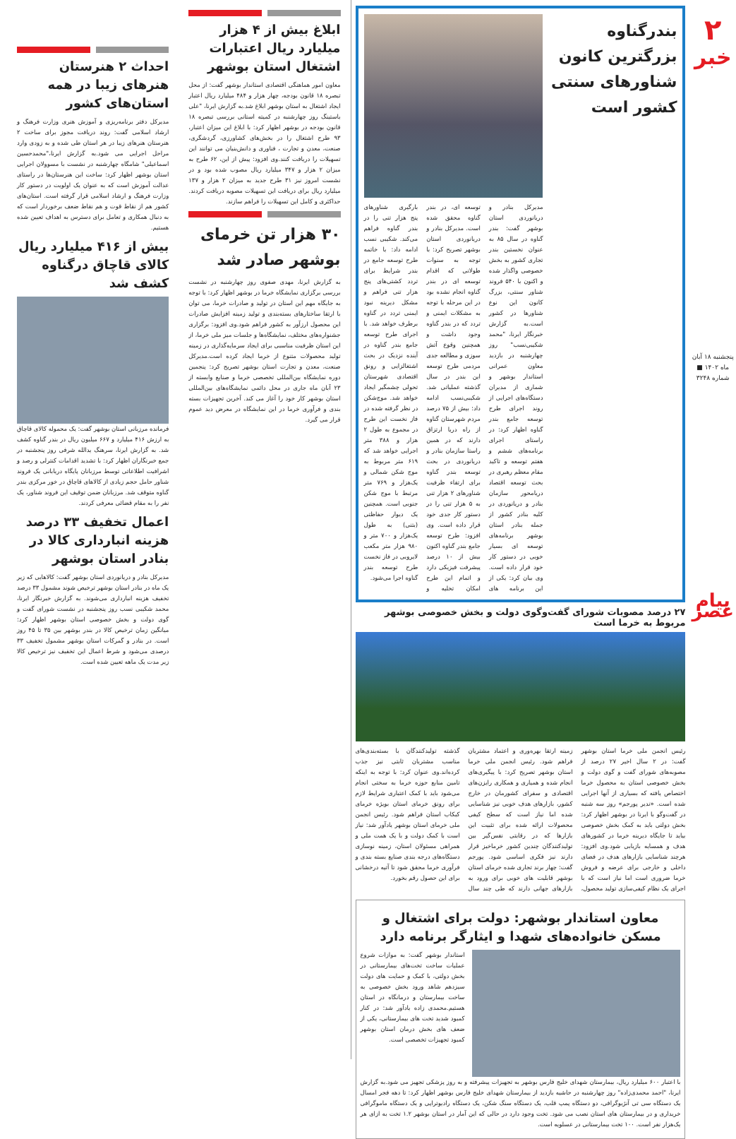۲
خبر
پنجشنبه ۱۸ آبان ماه ۱۴۰۲ ■ شماره ۳۲۴۸
پیام عصر
بندرگناوه بزرگترین کانون شناورهای سنتی کشور است
مدیرکل بنادر و دریانوردی استان بوشهر گفت: بندر گناوه در سال ۸۵ به عنوان نخستین بندر تجاری کشور به بخش خصوصی واگذار شده و اکنون با ۵۴۰ فروند شناور سنتی، بزرگ کانون این نوع شناورها در کشور است.به گزارش خبرنگار ایرنا، "محمد شکیبی‌نسب" روز چهارشنبه در بازدید معاون عمرانی استاندار بوشهر و شماری از مدیران دستگاه‌های اجرایی از روند اجرای طرح توسعه جامع بندر گناوه اظهار کرد: در راستای اجرای برنامه‌های ششم و هفتم توسعه و تاکید مقام معظم رهبری در بحث توسعه اقتصاد دریامحور سازمان بنادر و دریانوردی در کلیه بنادر کشور از جمله بنادر استان بوشهر برنامه‌های توسعه ای بسیار خوبی در دستور کار خود قرار داده است. وی بیان کرد: یکی از این برنامه های توسعه ای، در بندر گناوه محقق شده است. مدیرکل بنادر و دریانوردی استان بوشهر تصریح کرد: با توجه به سنوات طولانی که اقدام توسعه ای در بندر گناوه انجام نشده بود در این مرحله با توجه به مشکلات ایمنی و تردد که در بندر گناوه وجود داشت و همچنین وقوع آتش سوزی و مطالعه جدی مردمی طرح توسعه این بندر در سال گذشته عملیاتی شد. شکیبی‌نسب ادامه داد: بیش از ۷۵ درصد مردم شهرستان گناوه از راه دریا ارتزاق دارند که در همین راستا سازمان بنادر و دریانوردی در بحث توسعه بندر گناوه برای ارتقاء ظرفیت شناورهای ۲ هزار تنی به ۵ هزار تنی را در دستور کار جدی خود قرار داده است. وی افزود: طرح توسعه جامع بندر گناوه اکنون بیش از ۱۰ درصد پیشرفت فیزیکی دارد و اتمام این طرح امکان تخلیه و بارگیری شناورهای پنج هزار تنی را در بندر گناوه فراهم می‌کند. شکیبی نسب ادامه داد: با خاتمه طرح توسعه جامع در بندر شرایط برای تردد کشتی‌های پنج هزار تنی فراهم و مشکل دیرینه نبود ایمنی تردد در گناوه برطرف خواهد شد. با اجرای طرح توسعه جامع بندر گناوه در آینده نزدیک در بحث اشتغالزایی و رونق اقتصادی شهرستان تحولی چشمگیر ایجاد خواهد شد. موج‌شکن در نظر گرفته شده در فاز نخست این طرح در مجموع به طول ۲ هزار و ۳۸۸ متر اجرایی خواهد شد که ۶۱۹ متر مربوط به موج شکن شمالی و یک‌هزار و ۷۶۹ متر مرتبط با موج شکن جنوبی است. همچنین یک دیوار حفاظتی (بتنی) به طول یک‌هزار و ۷۰۰ متر و ۹۸۰ هزار متر مکعب لایروبی در فاز نخست طرح توسعه بندر گناوه اجرا می‌شود.
۲۷ درصد مصوبات شورای گفت‌وگوی دولت و بخش خصوصی بوشهر مربوط به خرما است
رئیس انجمن ملی خرما استان بوشهر گفت: در ۲ سال اخیر ۲۷ درصد از مصوبه‌های شورای گفت و گوی دولت و بخش خصوصی استان به محصول خرما اختصاص یافته که بسیاری از آنها اجرایی شده است. «ندیر پورجم» روز سه شنبه در گفت‌وگو با ایرنا در بوشهر اظهار کرد: بخش دولتی باید به کمک بخش خصوصی بیاید تا جایگاه دیرینه خرما در کشورهای هدف و همسایه بازیابی شود.وی افزود: هرچند شناسایی بازارهای هدف در فضای داخلی و خارجی برای عرضه و فروش خرما ضروری است اما نیاز است که با اجرای یک نظام کیفی‌سازی تولید محصول، زمینه ارتقا بهره‌وری و اعتماد مشتریان فراهم شود. رئیس انجمن ملی خرما استان بوشهر تصریح کرد: با پیگیری‌های انجام شده و همیاری و همکاری رایزن‌های اقتصادی و سفرای کشورمان در خارج کشور، بازارهای هدف خوبی نیز شناسایی شده اما نیاز است که سطح کیفی محصولات ارائه شده برای تثبیت این بازارها که در رقابتی نفس‌گیر بین تولیدکنندگان چندین کشور خرماخیز قرار دارند نیز فکری اساسی شود. پورجم گفت: چهار برند تجاری شده خرمای استان بوشهر قابلیت های خوبی برای ورود به بازارهای جهانی دارند که طی چند سال گذشته تولیدکنندگان با بسته‌بندی‌های مناسب مشتریان ثابتی نیز جذب کرده‌اند.وی عنوان کرد: با توجه به اینکه تامین منابع حوزه خرما به سختی انجام می‌شود باید با کمک اعتباری شرایط لازم برای رونق خرمای استان بویژه خرمای کبکاب استان فراهم شود. رئیس انجمن ملی خرمای استان بوشهر یادآور شد: نیاز است با کمک دولت و با یک همت ملی و همراهی مسئولان استان، زمینه نوسازی دستگاه‌های درجه بندی صنایع بسته بندی و فرآوری خرما محقق شود تا آتیه درخشانی برای این حصول رقم بخورد.
معاون استاندار بوشهر: دولت برای اشتغال و مسکن خانواده‌های شهدا و ایثارگر برنامه دارد
استاندار بوشهر گفت: به موازات شروع عملیات ساخت تخت‌های بیمارستانی در بخش دولتی، با کمک و حمایت های دولت سیزدهم شاهد ورود بخش خصوصی به ساخت بیمارستان و درمانگاه در استان هستیم.محمدی زاده یادآور شد: در کنار کمبود شدید تخت های بیمارستانی، یکی از ضعف های بخش درمان استان بوشهر کمبود تجهیزات تخصصی است.
با اعتبار ۶۰۰ میلیارد ریال، بیمارستان شهدای خلیج فارس بوشهر به تجهیزات پیشرفته و به روز پزشکی تجهیز می شود.به گزارش ایرنا، "احمد محمدی‌زاده" روز چهارشنبه در حاشیه بازدید از بیمارستان شهدای خلیج فارس بوشهر اظهار کرد: تا دهه فجر امسال یک دستگاه سی تی آنژیوگرافی، دو دستگاه پمپ قلب، یک دستگاه سنگ شکن، یک دستگاه رادیوتراپی و یک دستگاه ماموگرافی خریداری و در بیمارستان های استان نصب می شود. تخت وجود دارد در حالی که این آمار در استان بوشهر ۱.۲ تخت به ازای هر یک‌هزار نفر است. ۱۰۰ تخت بیمارستانی در عسلویه است.
ابلاغ بیش از ۴ هزار میلیارد ریال اعتبارات اشتغال استان بوشهر
معاون امور هماهنگی اقتصادی استاندار بوشهر گفت: از محل تبصره ۱۸ قانون بودجه، چهار هزار و ۴۸۴ میلیارد ریال اعتبار ایجاد اشتغال به استان بوشهر ابلاغ شد.به گزارش ایرنا، "علی باستینگ روز چهارشنبه در کمیته استانی بررسی تبصره ۱۸ قانون بودجه در بوشهر اظهار کرد: با ابلاغ این میزان اعتبار، ۹۳ طرح اشتغال را در بخش‌های کشاورزی، گردشگری، صنعت، معدن و تجارت ، فناوری و دانش‌بنیان می توانند این تسهیلات را دریافت کنند.وی افزود: پیش از این، ۶۲ طرح به میزان ۲ هزار و ۳۴۷ میلیارد ریال مصوب شده بود و در نشست امروز نیز ۳۱ طرح جدید به میزان ۲ هزار و ۱۳۷ میلیارد ریال برای دریافت این تسهیلات مصوبه دریافت کردند. حداکثری و کامل این تسهیلات را فراهم سازند.
۳۰ هزار تن خرمای بوشهر صادر شد
به گزارش ایرنا، مهدی صفوی روز چهارشنبه در نشست بررسی برگزاری نمایشگاه خرما در بوشهر اظهار کرد: با توجه به جایگاه مهم این استان در تولید و صادرات خرما، می توان با ارتقا ساختارهای بسته‌بندی و تولید زمینه افزایش صادرات این محصول ارزآور به کشور فراهم شود.وی افزود: برگزاری جشنواره‌های مختلف، نمایشگاه‌ها و جلسات میز ملی خرما، از این استان ظرفیت مناسبی برای ایجاد سرمایه‌گذاری در زمینه تولید محصولات متنوع از خرما ایجاد کرده است.مدیرکل صنعت، معدن و تجارت استان بوشهر تصریح کرد: پنجمین دوره نمایشگاه بین‌المللی تخصصی خرما و صنایع وابسته از ۲۳ آبان ماه جاری در محل دائمی نمایشگاه‌های بین‌المللی استان بوشهر کار خود را آغاز می کند. آخرین تجهیزات بسته بندی و فرآوری خرما در این نمایشگاه در معرض دید عموم قرار می گیرد.
احداث ۲ هنرستان هنرهای زیبا در همه استان‌های کشور
مدیرکل دفتر برنامه‌ریزی و آموزش هنری وزارت فرهنگ و ارشاد اسلامی گفت: روند دریافت مجوز برای ساخت ۲ هنرستان هنرهای زیبا در هر استان طی شده و به زودی وارد مراحل اجرایی می شود.به گزارش ایرنا،"محمدحسین اسماعیلی" شامگاه چهارشنبه در نشست با مسوولان اجرایی استان بوشهر اظهار کرد: ساخت این هنرستان‌ها در راستای عدالت آموزش است که به عنوان یک اولویت در دستور کار وزارت فرهنگ و ارشاد اسلامی قرار گرفته است. استان‌های کشور هم از نقاط قوت و هم نقاط ضعف برخوردار است که به دنبال همکاری و تعامل برای دسترس به اهداف تعیین شده هستیم.
بیش از ۴۱۶ میلیارد ریال کالای قاچاق درگناوه کشف شد
فرمانده مرزبانی استان بوشهر گفت: یک محموله کالای قاچاق به ارزش ۴۱۶ میلیارد و ۶۶۷ میلیون ریال در بندر گناوه کشف شد. به گزارش ایرنا، سرهنگ یدالله شرفی روز پنجشنبه در جمع خبرنگاران اظهار کرد: با تشدید اقدامات کنترلی و رصد و اشرافیت اطلاعاتی توسط مرزبانان پایگاه دریابانی یک فروند شناور حامل حجم زیادی از کالاهای قاچاق در خور مرکزی بندر گناوه متوقف شد. مرزبانان ضمن توقیف این فروند شناور، یک نفر را به مقام قضائی معرفی کردند.
اعمال تخفیف ۳۳ درصد هزینه انبارداری کالا در بنادر استان بوشهر
مدیرکل بنادر و دریانوردی استان بوشهر گفت: کالاهایی که زیر یک ماه در بنادر استان بوشهر ترخیص شوند مشمول ۳۳ درصد تخفیف هزینه انبارداری می‌شوند. به گزارش خبرنگار ایرنا، محمد شکیبی نسب روز پنجشنبه در نشست شورای گفت و گوی دولت و بخش خصوصی استان بوشهر اظهار کرد: میانگین زمان ترخیص کالا در بندر بوشهر بین ۳۵ تا ۴۵ روز است. در بنادر و گمرکات استان بوشهر مشمول تخفیف ۳۳ درصدی می‌شود و شرط اعمال این تخفیف نیز ترخیص کالا زیر مدت یک ماهه تعیین شده است.